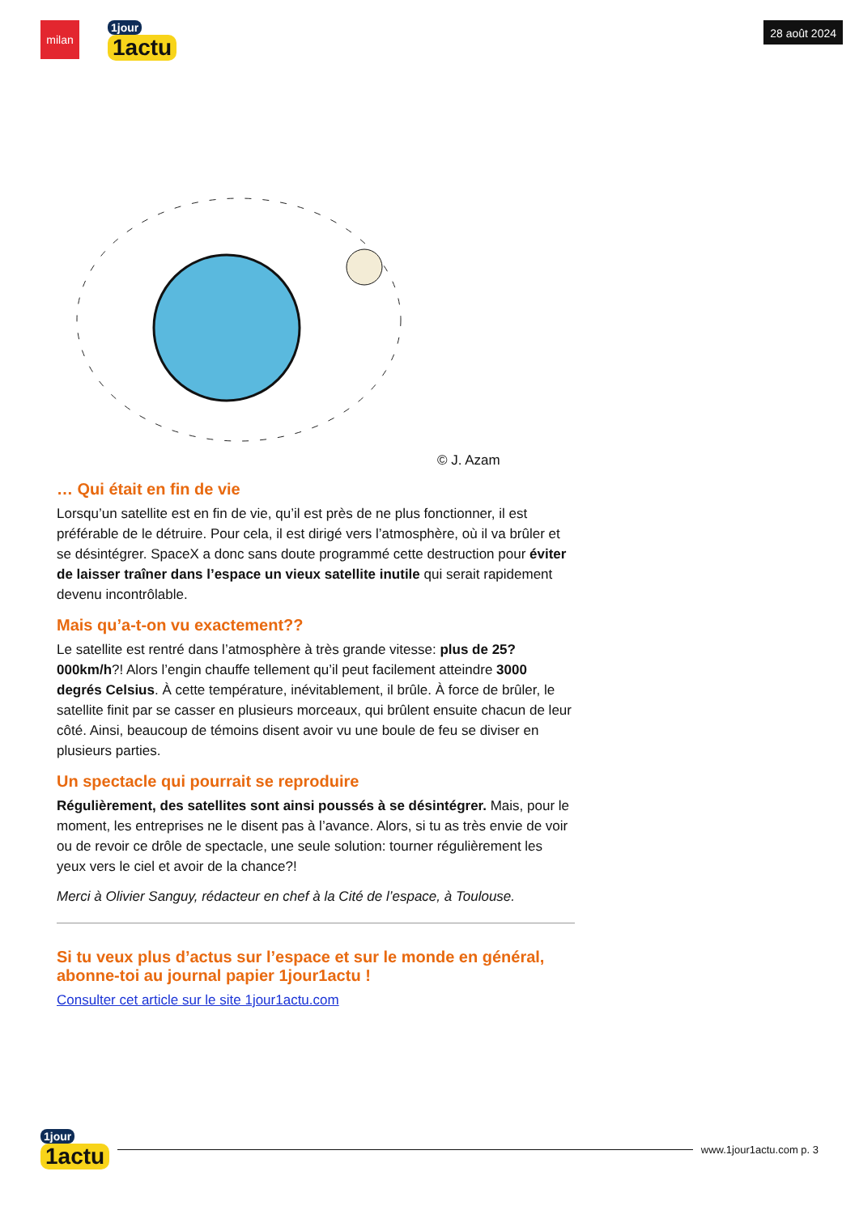milan
1jour
1actu
28 août 2024
© J. Azam
… Qui était en fin de vie
Lorsqu’un satellite est en fin de vie, qu’il est près de ne plus fonctionner, il est préférable de le détruire. Pour cela, il est dirigé vers l’atmosphère, où il va brûler et se désintégrer. SpaceX a donc sans doute programmé cette destruction pour éviter de laisser traîner dans l’espace un vieux satellite inutile qui serait rapidement devenu incontrôlable.
Mais qu’a-t-on vu exactement??
Le satellite est rentré dans l’atmosphère à très grande vitesse: plus de 25?000km/h?! Alors l’engin chauffe tellement qu’il peut facilement atteindre 3000 degrés Celsius. À cette température, inévitablement, il brûle. À force de brûler, le satellite finit par se casser en plusieurs morceaux, qui brûlent ensuite chacun de leur côté. Ainsi, beaucoup de témoins disent avoir vu une boule de feu se diviser en plusieurs parties.
Un spectacle qui pourrait se reproduire
Régulièrement, des satellites sont ainsi poussés à se désintégrer. Mais, pour le moment, les entreprises ne le disent pas à l’avance. Alors, si tu as très envie de voir ou de revoir ce drôle de spectacle, une seule solution: tourner régulièrement les yeux vers le ciel et avoir de la chance?!
Merci à Olivier Sanguy, rédacteur en chef à la Cité de l’espace, à Toulouse.
Si tu veux plus d’actus sur l’espace et sur le monde en général, abonne-toi au journal papier 1jour1actu !
Consulter cet article sur le site 1jour1actu.com
1jour
1actu
www.1jour1actu.com p. 3